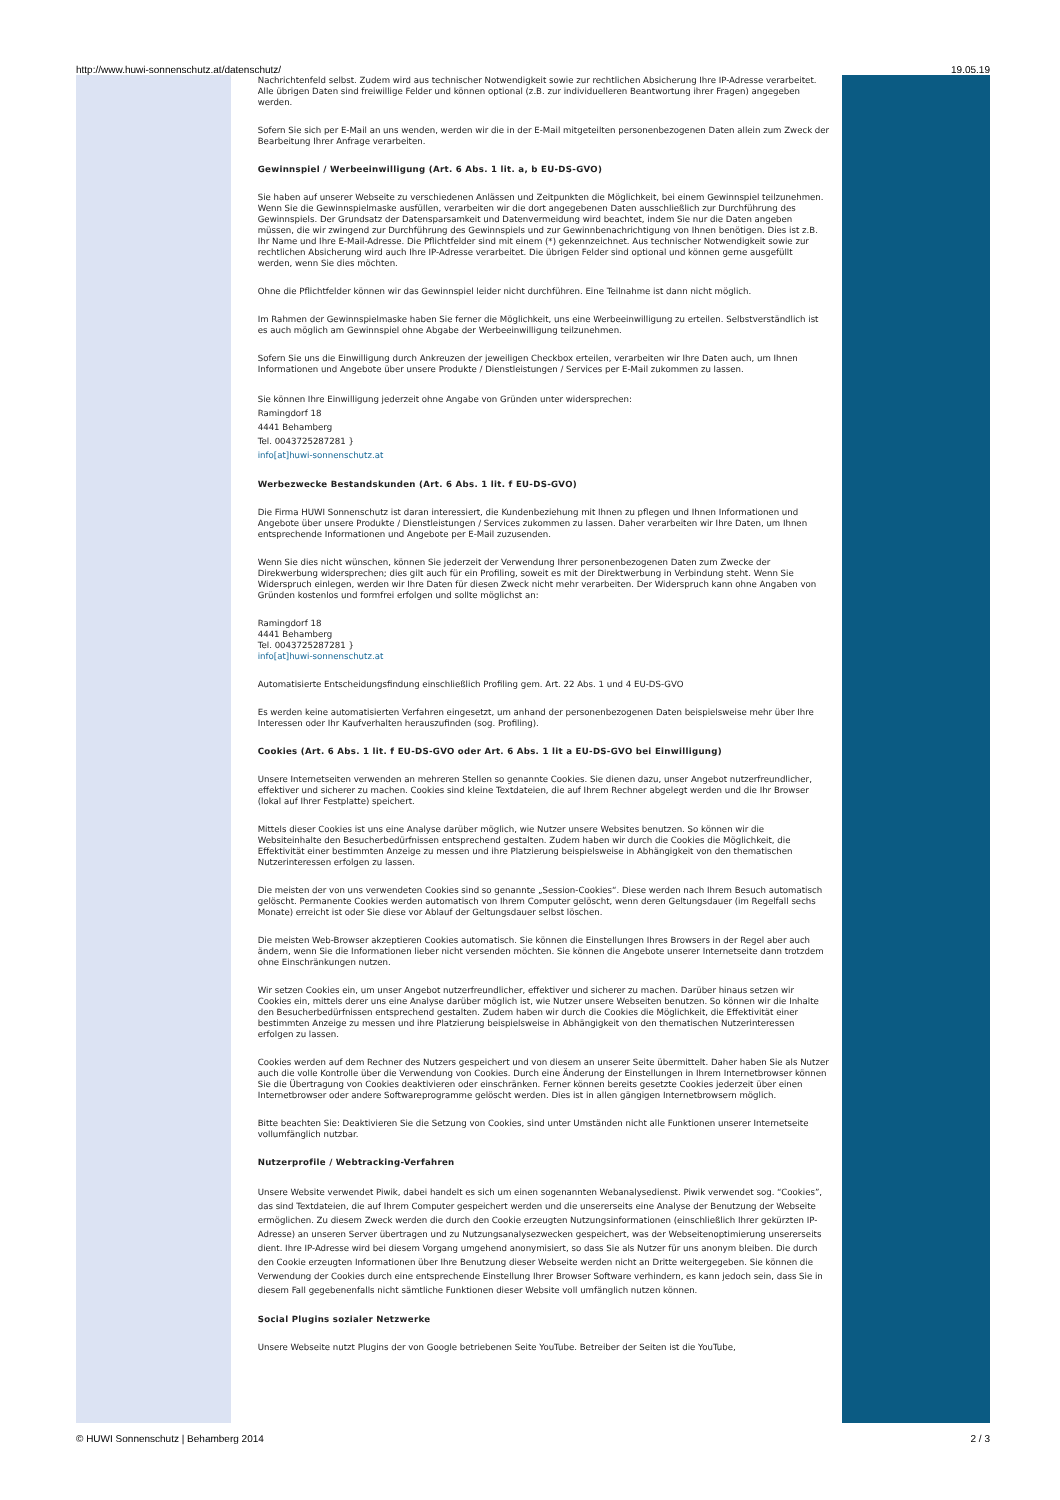http://www.huwi-sonnenschutz.at/datenschutz/ 19.05.19
Nachrichtenfeld selbst. Zudem wird aus technischer Notwendigkeit sowie zur rechtlichen Absicherung Ihre IP-Adresse verarbeitet. Alle übrigen Daten sind freiwillige Felder und können optional (z.B. zur individuelleren Beantwortung ihrer Fragen) angegeben werden.
Sofern Sie sich per E-Mail an uns wenden, werden wir die in der E-Mail mitgeteilten personenbezogenen Daten allein zum Zweck der Bearbeitung Ihrer Anfrage verarbeiten.
Gewinnspiel / Werbeeinwilligung (Art. 6 Abs. 1 lit. a, b EU-DS-GVO)
Sie haben auf unserer Webseite zu verschiedenen Anlässen und Zeitpunkten die Möglichkeit, bei einem Gewinnspiel teilzunehmen. Wenn Sie die Gewinnspielmaske ausfüllen, verarbeiten wir die dort angegebenen Daten ausschließlich zur Durchführung des Gewinnspiels. Der Grundsatz der Datensparsamkeit und Datenvermeidung wird beachtet, indem Sie nur die Daten angeben müssen, die wir zwingend zur Durchführung des Gewinnspiels und zur Gewinnbenachrichtigung von Ihnen benötigen. Dies ist z.B. Ihr Name und Ihre E-Mail-Adresse. Die Pflichtfelder sind mit einem (*) gekennzeichnet. Aus technischer Notwendigkeit sowie zur rechtlichen Absicherung wird auch Ihre IP-Adresse verarbeitet. Die übrigen Felder sind optional und können gerne ausgefüllt werden, wenn Sie dies möchten.
Ohne die Pflichtfelder können wir das Gewinnspiel leider nicht durchführen. Eine Teilnahme ist dann nicht möglich.
Im Rahmen der Gewinnspielmaske haben Sie ferner die Möglichkeit, uns eine Werbeeinwilligung zu erteilen. Selbstverständlich ist es auch möglich am Gewinnspiel ohne Abgabe der Werbeeinwilligung teilzunehmen.
Sofern Sie uns die Einwilligung durch Ankreuzen der jeweiligen Checkbox erteilen, verarbeiten wir Ihre Daten auch, um Ihnen Informationen und Angebote über unsere Produkte / Dienstleistungen / Services per E-Mail zukommen zu lassen.
Sie können Ihre Einwilligung jederzeit ohne Angabe von Gründen unter widersprechen:
Ramingdorf 18
4441 Behamberg
Tel. 0043725287281 }
info[at]huwi-sonnenschutz.at
Werbezwecke Bestandskunden (Art. 6 Abs. 1 lit. f EU-DS-GVO)
Die Firma HUWI Sonnenschutz ist daran interessiert, die Kundenbeziehung mit Ihnen zu pflegen und Ihnen Informationen und Angebote über unsere Produkte / Dienstleistungen / Services zukommen zu lassen. Daher verarbeiten wir Ihre Daten, um Ihnen entsprechende Informationen und Angebote per E-Mail zuzusenden.
Wenn Sie dies nicht wünschen, können Sie jederzeit der Verwendung Ihrer personenbezogenen Daten zum Zwecke der Direkwerbung widersprechen; dies gilt auch für ein Profiling, soweit es mit der Direktwerbung in Verbindung steht. Wenn Sie Widerspruch einlegen, werden wir Ihre Daten für diesen Zweck nicht mehr verarbeiten. Der Widerspruch kann ohne Angaben von Gründen kostenlos und formfrei erfolgen und sollte möglichst an:
Ramingdorf 18
4441 Behamberg
Tel. 0043725287281 }
info[at]huwi-sonnenschutz.at
Automatisierte Entscheidungsfindung einschließlich Profiling gem. Art. 22 Abs. 1 und 4 EU-DS-GVO
Es werden keine automatisierten Verfahren eingesetzt, um anhand der personenbezogenen Daten beispielsweise mehr über Ihre Interessen oder Ihr Kaufverhalten herauszufinden (sog. Profiling).
Cookies (Art. 6 Abs. 1 lit. f EU-DS-GVO oder Art. 6 Abs. 1 lit a EU-DS-GVO bei Einwilligung)
Unsere Internetseiten verwenden an mehreren Stellen so genannte Cookies. Sie dienen dazu, unser Angebot nutzerfreundlicher, effektiver und sicherer zu machen. Cookies sind kleine Textdateien, die auf Ihrem Rechner abgelegt werden und die Ihr Browser (lokal auf Ihrer Festplatte) speichert.
Mittels dieser Cookies ist uns eine Analyse darüber möglich, wie Nutzer unsere Websites benutzen. So können wir die Websiteinhalte den Besucherbedürfnissen entsprechend gestalten. Zudem haben wir durch die Cookies die Möglichkeit, die Effektivität einer bestimmten Anzeige zu messen und ihre Platzierung beispielsweise in Abhängigkeit von den thematischen Nutzerinteressen erfolgen zu lassen.
Die meisten der von uns verwendeten Cookies sind so genannte „Session-Cookies“. Diese werden nach Ihrem Besuch automatisch gelöscht. Permanente Cookies werden automatisch von Ihrem Computer gelöscht, wenn deren Geltungsdauer (im Regelfall sechs Monate) erreicht ist oder Sie diese vor Ablauf der Geltungsdauer selbst löschen.
Die meisten Web-Browser akzeptieren Cookies automatisch. Sie können die Einstellungen Ihres Browsers in der Regel aber auch ändern, wenn Sie die Informationen lieber nicht versenden möchten. Sie können die Angebote unserer Internetseite dann trotzdem ohne Einschränkungen nutzen.
Wir setzen Cookies ein, um unser Angebot nutzerfreundlicher, effektiver und sicherer zu machen. Darüber hinaus setzen wir Cookies ein, mittels derer uns eine Analyse darüber möglich ist, wie Nutzer unsere Webseiten benutzen. So können wir die Inhalte den Besucherbedürfnissen entsprechend gestalten. Zudem haben wir durch die Cookies die Möglichkeit, die Effektivität einer bestimmten Anzeige zu messen und ihre Platzierung beispielsweise in Abhängigkeit von den thematischen Nutzerinteressen erfolgen zu lassen.
Cookies werden auf dem Rechner des Nutzers gespeichert und von diesem an unserer Seite übermittelt. Daher haben Sie als Nutzer auch die volle Kontrolle über die Verwendung von Cookies. Durch eine Änderung der Einstellungen in Ihrem Internetbrowser können Sie die Übertragung von Cookies deaktivieren oder einschränken. Ferner können bereits gesetzte Cookies jederzeit über einen Internetbrowser oder andere Softwareprogramme gelöscht werden. Dies ist in allen gängigen Internetbrowsern möglich.
Bitte beachten Sie: Deaktivieren Sie die Setzung von Cookies, sind unter Umständen nicht alle Funktionen unserer Internetseite vollumfänglich nutzbar.
Nutzerprofile / Webtracking-Verfahren
Unsere Website verwendet Piwik, dabei handelt es sich um einen sogenannten Webanalysedienst. Piwik verwendet sog. “Cookies”, das sind Textdateien, die auf Ihrem Computer gespeichert werden und die unsererseits eine Analyse der Benutzung der Webseite ermöglichen. Zu diesem Zweck werden die durch den Cookie erzeugten Nutzungsinformationen (einschließlich Ihrer gekürzten IP-Adresse) an unseren Server übertragen und zu Nutzungsanalysezwecken gespeichert, was der Webseitenoptimierung unsererseits dient. Ihre IP-Adresse wird bei diesem Vorgang umgehend anonymisiert, so dass Sie als Nutzer für uns anonym bleiben. Die durch den Cookie erzeugten Informationen über Ihre Benutzung dieser Webseite werden nicht an Dritte weitergegeben. Sie können die Verwendung der Cookies durch eine entsprechende Einstellung Ihrer Browser Software verhindern, es kann jedoch sein, dass Sie in diesem Fall gegebenenfalls nicht sämtliche Funktionen dieser Website voll umfänglich nutzen können.
Social Plugins sozialer Netzwerke
Unsere Webseite nutzt Plugins der von Google betriebenen Seite YouTube. Betreiber der Seiten ist die YouTube,
© HUWI Sonnenschutz | Behamberg 2014 2 / 3